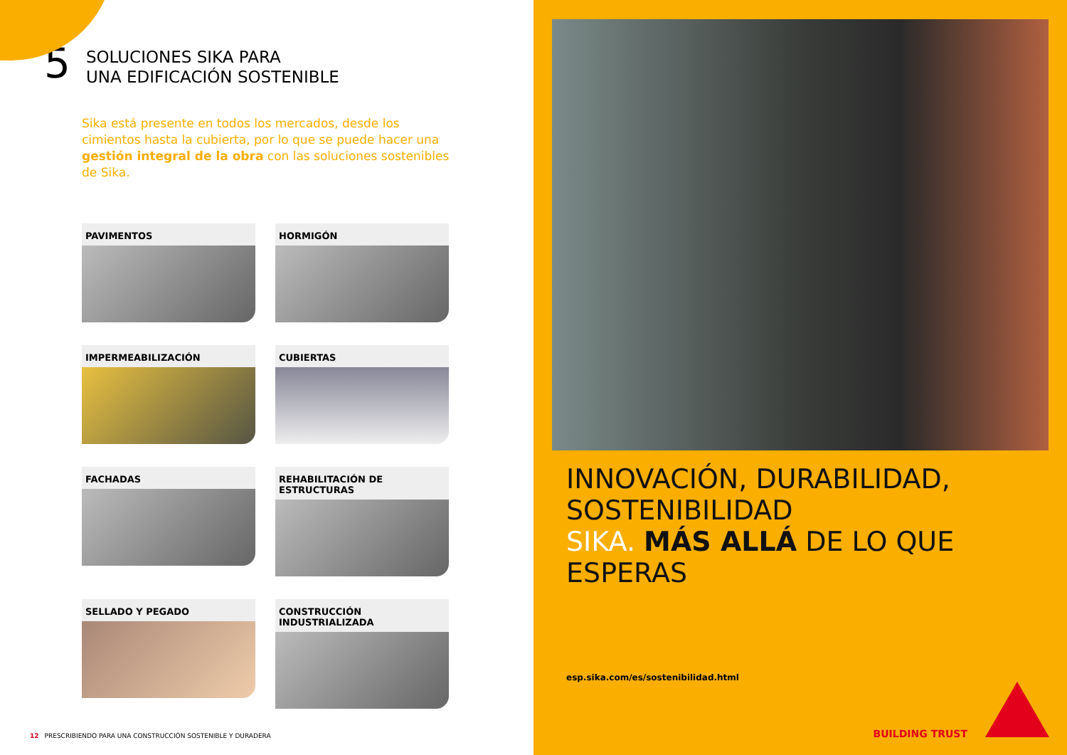5
SOLUCIONES SIKA PARA
UNA EDIFICACIÓN SOSTENIBLE
Sika está presente en todos los mercados, desde los cimientos hasta la cubierta, por lo que se puede hacer una gestión integral de la obra con las soluciones sostenibles de Sika.
PAVIMENTOS
HORMIGÓN
IMPERMEABILIZACIÓN
CUBIERTAS
FACHADAS
REHABILITACIÓN DE ESTRUCTURAS
SELLADO Y PEGADO
CONSTRUCCIÓN INDUSTRIALIZADA
12 PRESCRIBIENDO PARA UNA CONSTRUCCIÓN SOSTENIBLE Y DURADERA
INNOVACIÓN, DURABILIDAD,
SOSTENIBILIDAD
SIKA. MÁS ALLÁ DE LO QUE ESPERAS
esp.sika.com/es/sostenibilidad.html
BUILDING TRUST